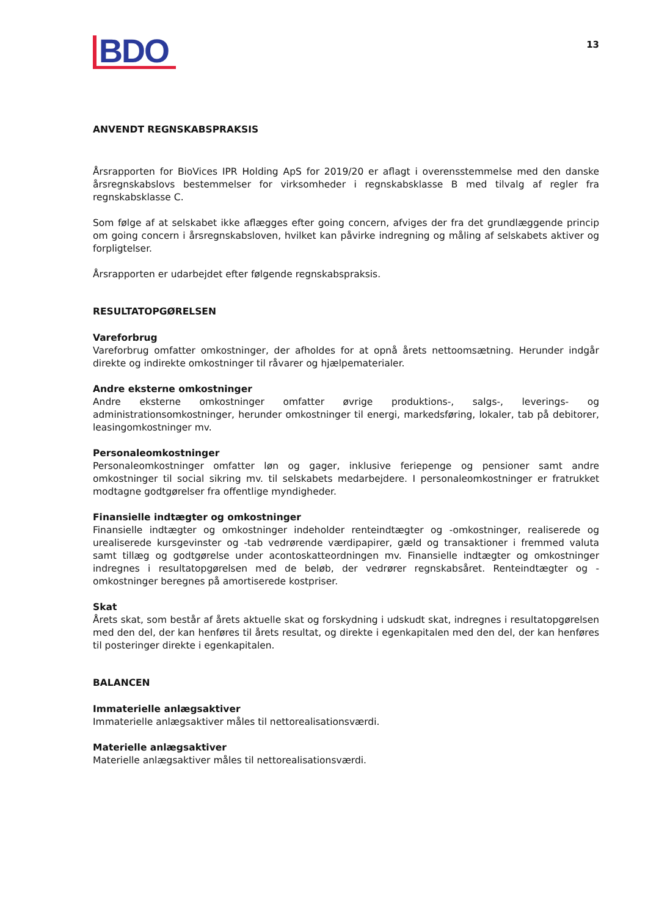BDO
13
ANVENDT REGNSKABSPRAKSIS
Årsrapporten for BioVices IPR Holding ApS for 2019/20 er aflagt i overensstemmelse med den danske årsregnskabslovs bestemmelser for virksomheder i regnskabsklasse B med tilvalg af regler fra regnskabsklasse C.
Som følge af at selskabet ikke aflægges efter going concern, afviges der fra det grundlæggende princip om going concern i årsregnskabsloven, hvilket kan påvirke indregning og måling af selskabets aktiver og forpligtelser.
Årsrapporten er udarbejdet efter følgende regnskabspraksis.
RESULTATOPGØRELSEN
Vareforbrug
Vareforbrug omfatter omkostninger, der afholdes for at opnå årets nettoomsætning. Herunder indgår direkte og indirekte omkostninger til råvarer og hjælpematerialer.
Andre eksterne omkostninger
Andre eksterne omkostninger omfatter øvrige produktions-, salgs-, leverings- og administrationsomkostninger, herunder omkostninger til energi, markedsføring, lokaler, tab på debitorer, leasingomkostninger mv.
Personaleomkostninger
Personaleomkostninger omfatter løn og gager, inklusive feriepenge og pensioner samt andre omkostninger til social sikring mv. til selskabets medarbejdere. I personaleomkostninger er fratrukket modtagne godtgørelser fra offentlige myndigheder.
Finansielle indtægter og omkostninger
Finansielle indtægter og omkostninger indeholder renteindtægter og -omkostninger, realiserede og urealiserede kursgevinster og -tab vedrørende værdipapirer, gæld og transaktioner i fremmed valuta samt tillæg og godtgørelse under acontoskatteordningen mv. Finansielle indtægter og omkostninger indregnes i resultatopgørelsen med de beløb, der vedrører regnskabsåret. Renteindtægter og -omkostninger beregnes på amortiserede kostpriser.
Skat
Årets skat, som består af årets aktuelle skat og forskydning i udskudt skat, indregnes i resultatopgørelsen med den del, der kan henføres til årets resultat, og direkte i egenkapitalen med den del, der kan henføres til posteringer direkte i egenkapitalen.
BALANCEN
Immaterielle anlægsaktiver
Immaterielle anlægsaktiver måles til nettorealisationsværdi.
Materielle anlægsaktiver
Materielle anlægsaktiver måles til nettorealisationsværdi.